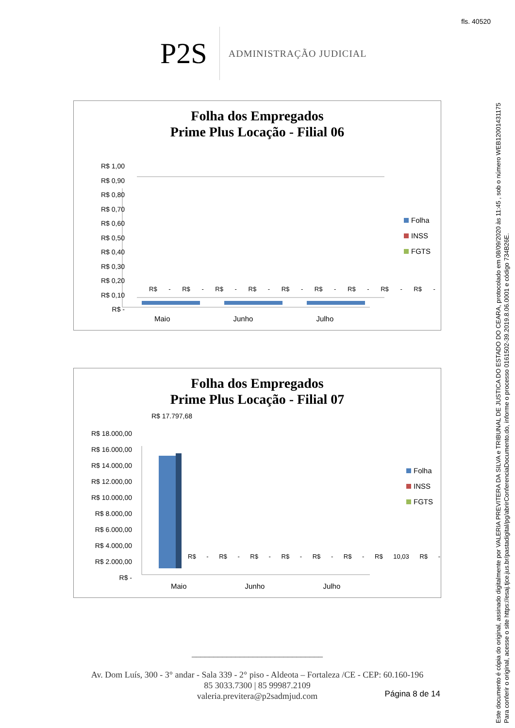fls. 40520
P2S
ADMINISTRAÇÃO JUDICIAL
Folha dos Empregados
Prime Plus Locação - Filial 06
R$ 1,00
R$ 0,90
R$ 0,80
R$ 0,70
R$ 0,60
R$ 0,50
R$ 0,40
R$ 0,30
R$ 0,20
R$ 0,10
R$ -
R$ - R$ - R$ - R$ - R$ - R$ - R$ - R$ - R$ -
Maio Junho Julho
Folha
INSS
FGTS
Folha dos Empregados
Prime Plus Locação - Filial 07
R$ 17.797,68
R$ 18.000,00
R$ 16.000,00
R$ 14.000,00
R$ 12.000,00
R$ 10.000,00
R$ 8.000,00
R$ 6.000,00
R$ 4.000,00
R$ 2.000,00
R$ -
R$ - R$ - R$ - R$ - R$ - R$ - R$ 10,03 R$ -
Maio Junho Julho
Folha
INSS
FGTS
______________________________
Av. Dom Luís, 300 - 3° andar - Sala 339 - 2° piso - Aldeota – Fortaleza /CE - CEP: 60.160-196
85 3033.7300 | 85 99987.2109
valeria.previtera@p2sadmjud.com
Página 8 de 14
Este documento é cópia do original, assinado digitalmente por VALERIA PREVITERA DA SILVA e TRIBUNAL DE JUSTICA DO ESTADO DO CEARA, protocolado em 08/09/2020 às 11:45 , sob o número WEB12001431175
Para conferir o original, acesse o site https://esaj.tjce.jus.br/pastadigital/pg/abrirConferenciaDocumento.do, informe o processo 0161502-39.2019.8.06.0001 e código 734B26E.